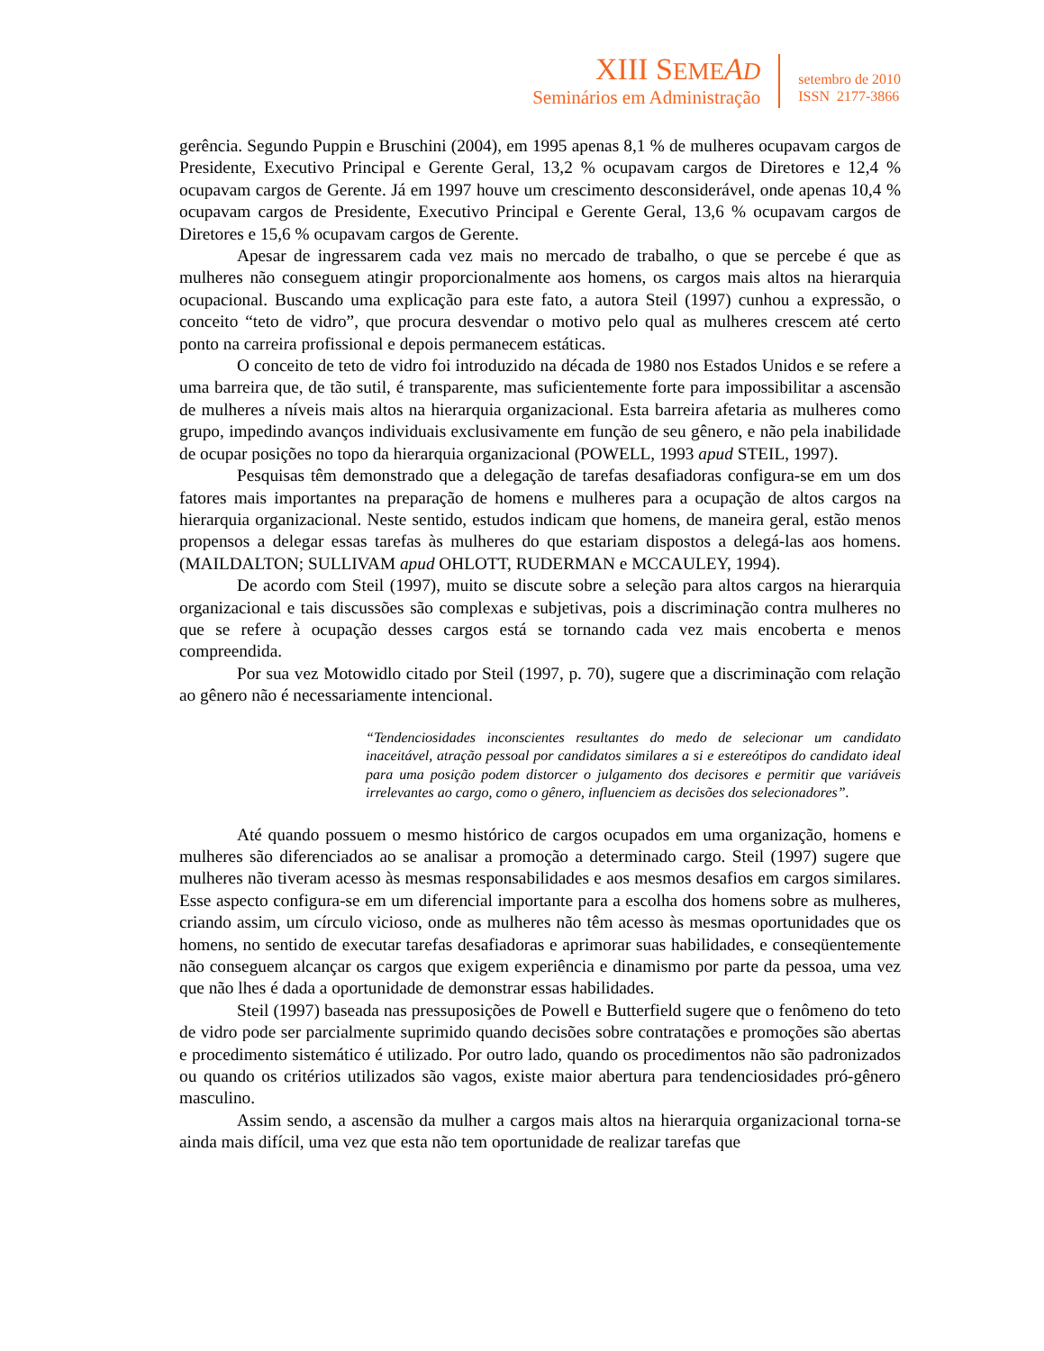XIII SEME AD
Seminários em Administração
setembro de 2010
ISSN 2177-3866
gerência. Segundo Puppin e Bruschini (2004), em 1995 apenas 8,1 % de mulheres ocupavam cargos de Presidente, Executivo Principal e Gerente Geral, 13,2 % ocupavam cargos de Diretores e 12,4 % ocupavam cargos de Gerente. Já em 1997 houve um crescimento desconsiderável, onde apenas 10,4 % ocupavam cargos de Presidente, Executivo Principal e Gerente Geral, 13,6 % ocupavam cargos de Diretores e 15,6 % ocupavam cargos de Gerente.
Apesar de ingressarem cada vez mais no mercado de trabalho, o que se percebe é que as mulheres não conseguem atingir proporcionalmente aos homens, os cargos mais altos na hierarquia ocupacional. Buscando uma explicação para este fato, a autora Steil (1997) cunhou a expressão, o conceito “teto de vidro”, que procura desvendar o motivo pelo qual as mulheres crescem até certo ponto na carreira profissional e depois permanecem estáticas.
O conceito de teto de vidro foi introduzido na década de 1980 nos Estados Unidos e se refere a uma barreira que, de tão sutil, é transparente, mas suficientemente forte para impossibilitar a ascensão de mulheres a níveis mais altos na hierarquia organizacional. Esta barreira afetaria as mulheres como grupo, impedindo avanços individuais exclusivamente em função de seu gênero, e não pela inabilidade de ocupar posições no topo da hierarquia organizacional (POWELL, 1993 apud STEIL, 1997).
Pesquisas têm demonstrado que a delegação de tarefas desafiadoras configura-se em um dos fatores mais importantes na preparação de homens e mulheres para a ocupação de altos cargos na hierarquia organizacional. Neste sentido, estudos indicam que homens, de maneira geral, estão menos propensos a delegar essas tarefas às mulheres do que estariam dispostos a delegá-las aos homens. (MAILDALTON; SULLIVAM apud OHLOTT, RUDERMAN e MCCAULEY, 1994).
De acordo com Steil (1997), muito se discute sobre a seleção para altos cargos na hierarquia organizacional e tais discussões são complexas e subjetivas, pois a discriminação contra mulheres no que se refere à ocupação desses cargos está se tornando cada vez mais encoberta e menos compreendida.
Por sua vez Motowidlo citado por Steil (1997, p. 70), sugere que a discriminação com relação ao gênero não é necessariamente intencional.
“Tendenciosidades inconscientes resultantes do medo de selecionar um candidato inaceitável, atração pessoal por candidatos similares a si e estereótipos do candidato ideal para uma posição podem distorcer o julgamento dos decisores e permitir que variáveis irrelevantes ao cargo, como o gênero, influenciem as decisões dos selecionadores”.
Até quando possuem o mesmo histórico de cargos ocupados em uma organização, homens e mulheres são diferenciados ao se analisar a promoção a determinado cargo. Steil (1997) sugere que mulheres não tiveram acesso às mesmas responsabilidades e aos mesmos desafios em cargos similares. Esse aspecto configura-se em um diferencial importante para a escolha dos homens sobre as mulheres, criando assim, um círculo vicioso, onde as mulheres não têm acesso às mesmas oportunidades que os homens, no sentido de executar tarefas desafiadoras e aprimorar suas habilidades, e conseqüentemente não conseguem alcançar os cargos que exigem experiência e dinamismo por parte da pessoa, uma vez que não lhes é dada a oportunidade de demonstrar essas habilidades.
Steil (1997) baseada nas pressuposições de Powell e Butterfield sugere que o fenômeno do teto de vidro pode ser parcialmente suprimido quando decisões sobre contratações e promoções são abertas e procedimento sistemático é utilizado. Por outro lado, quando os procedimentos não são padronizados ou quando os critérios utilizados são vagos, existe maior abertura para tendenciosidades pró-gênero masculino.
Assim sendo, a ascensão da mulher a cargos mais altos na hierarquia organizacional torna-se ainda mais difícil, uma vez que esta não tem oportunidade de realizar tarefas que